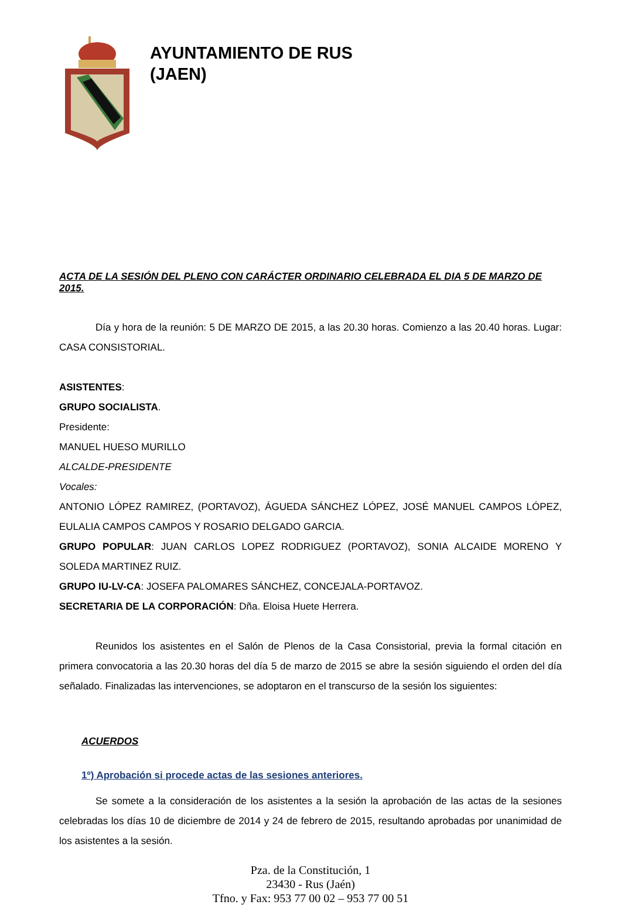AYUNTAMIENTO DE RUS
(JAEN)
ACTA DE LA SESIÓN DEL PLENO CON CARÁCTER ORDINARIO CELEBRADA EL DIA 5 DE MARZO DE 2015.
Día y hora de la reunión: 5 DE MARZO DE 2015, a las 20.30 horas. Comienzo a las 20.40 horas. Lugar: CASA CONSISTORIAL.
ASISTENTES:
GRUPO SOCIALISTA.
Presidente:
MANUEL HUESO MURILLO
ALCALDE-PRESIDENTE
Vocales:
ANTONIO LÓPEZ RAMIREZ, (PORTAVOZ), ÁGUEDA SÁNCHEZ LÓPEZ, JOSÉ MANUEL CAMPOS LÓPEZ, EULALIA CAMPOS CAMPOS Y ROSARIO DELGADO GARCIA.
GRUPO POPULAR: JUAN CARLOS LOPEZ RODRIGUEZ (PORTAVOZ), SONIA ALCAIDE MORENO Y SOLEDA MARTINEZ RUIZ.
GRUPO IU-LV-CA: JOSEFA PALOMARES SÁNCHEZ, CONCEJALA-PORTAVOZ.
SECRETARIA DE LA CORPORACIÓN: Dña. Eloisa Huete Herrera.
Reunidos los asistentes en el Salón de Plenos de la Casa Consistorial, previa la formal citación en primera convocatoria a las 20.30 horas del día 5 de marzo de 2015 se abre la sesión siguiendo el orden del día señalado. Finalizadas las intervenciones, se adoptaron en el transcurso de la sesión los siguientes:
ACUERDOS
1º) Aprobación si procede actas de las sesiones anteriores.
Se somete a la consideración de los asistentes a la sesión la aprobación de las actas de la sesiones celebradas los días 10 de diciembre de 2014 y 24 de febrero de 2015, resultando aprobadas por unanimidad de los asistentes a la sesión.
Pza. de la Constitución, 1
23430 - Rus (Jaén)
Tfno. y Fax: 953 77 00 02 – 953 77 00 51